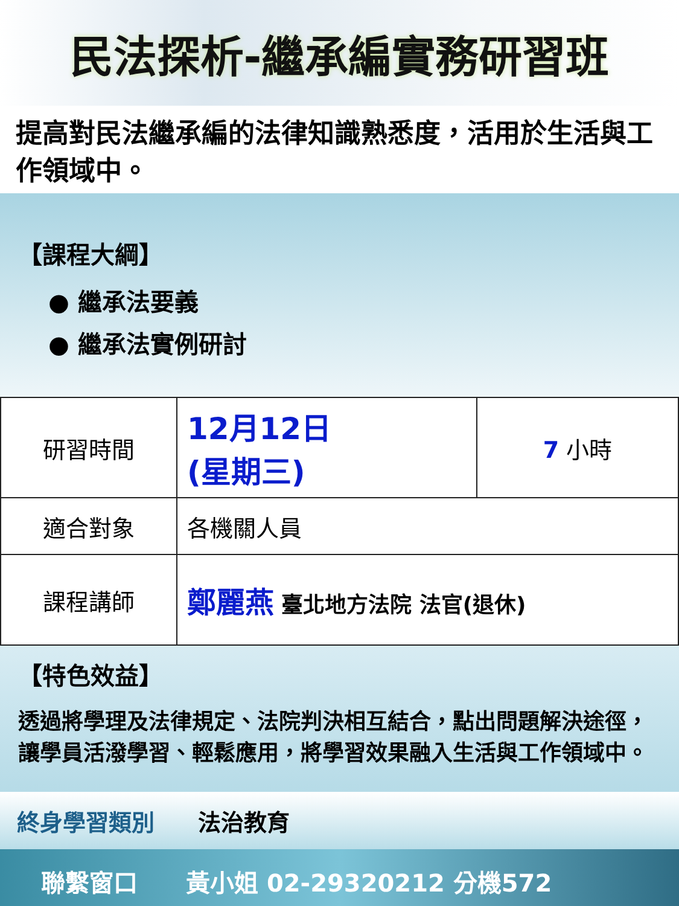民法探析-繼承編實務研習班
提高對民法繼承編的法律知識熟悉度，活用於生活與工作領域中。
【課程大綱】
● 繼承法要義
● 繼承法實例研討
| 研習時間 | 12月12日 (星期三) | 7 小時 |
| 適合對象 | 各機關人員 | |
| 課程講師 | 鄭麗燕 臺北地方法院 法官(退休) | |
【特色效益】
透過將學理及法律規定、法院判決相互結合，點出問題解決途徑，讓學員活潑學習、輕鬆應用，將學習效果融入生活與工作領域中。
終身學習類別 法治教育
聯繫窗口 黃小姐 02-29320212 分機572